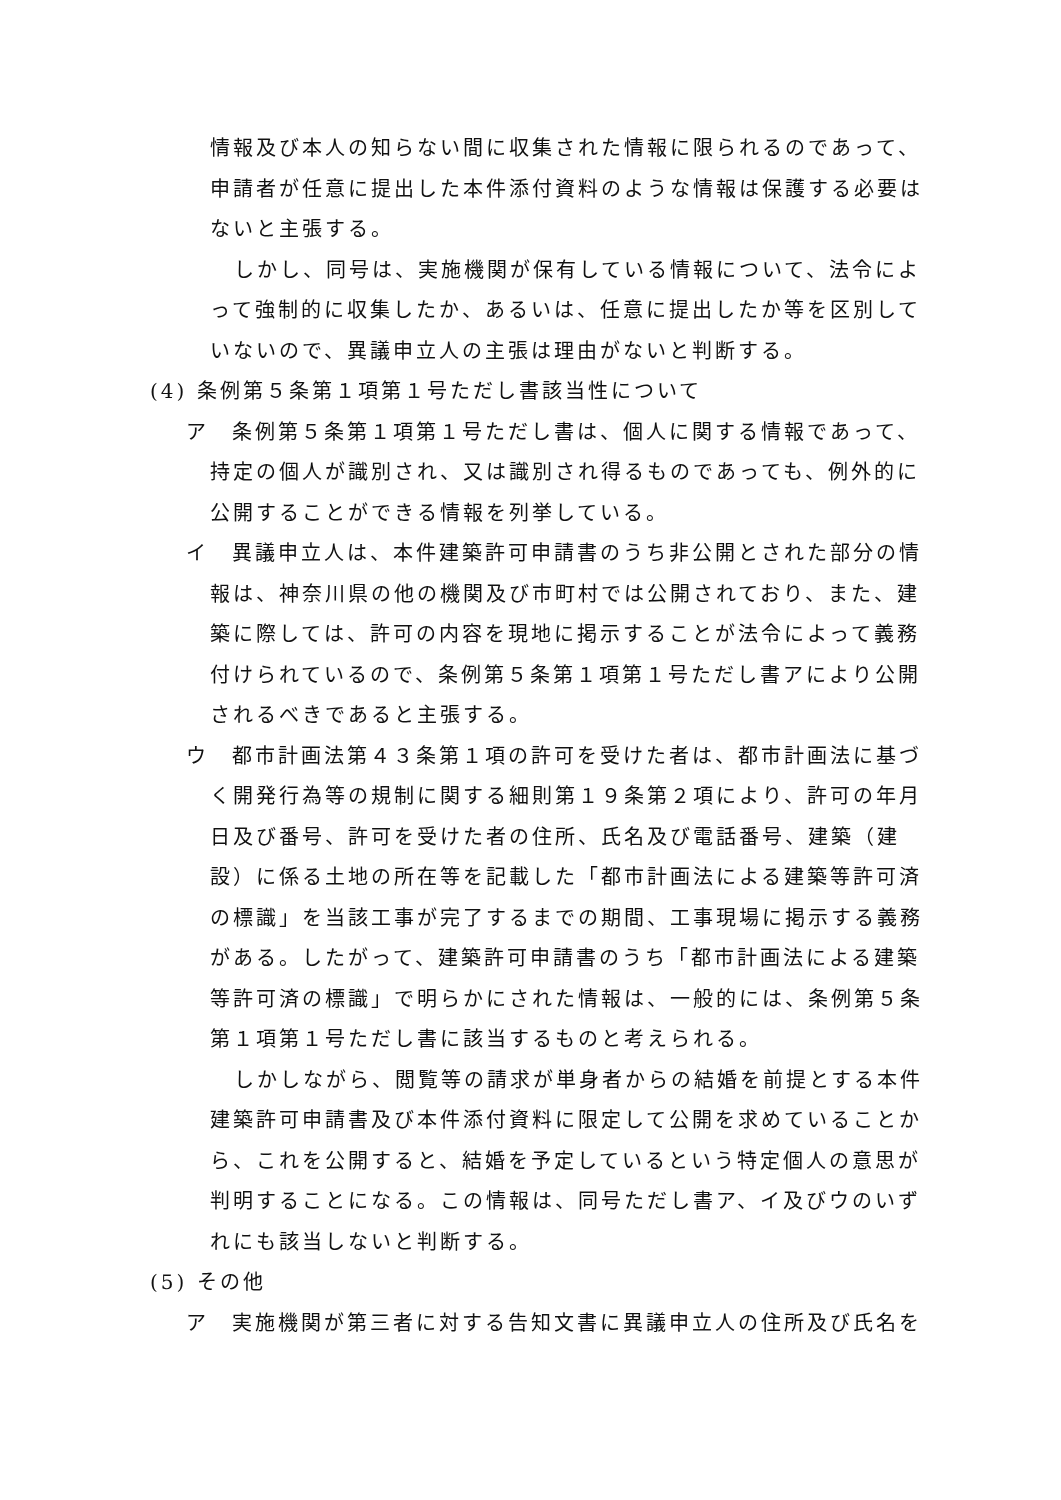情報及び本人の知らない間に収集された情報に限られるのであって、申請者が任意に提出した本件添付資料のような情報は保護する必要はないと主張する。
しかし、同号は、実施機関が保有している情報について、法令によって強制的に収集したか、あるいは、任意に提出したか等を区別していないので、異議申立人の主張は理由がないと判断する。
(4) 条例第５条第１項第１号ただし書該当性について
ア　条例第５条第１項第１号ただし書は、個人に関する情報であって、持定の個人が識別され、又は識別され得るものであっても、例外的に公開することができる情報を列挙している。
イ　異議申立人は、本件建築許可申請書のうち非公開とされた部分の情報は、神奈川県の他の機関及び市町村では公開されており、また、建築に際しては、許可の内容を現地に掲示することが法令によって義務付けられているので、条例第５条第１項第１号ただし書アにより公開されるべきであると主張する。
ウ　都市計画法第４３条第１項の許可を受けた者は、都市計画法に基づく開発行為等の規制に関する細則第１９条第２項により、許可の年月日及び番号、許可を受けた者の住所、氏名及び電話番号、建築（建設）に係る土地の所在等を記載した「都市計画法による建築等許可済の標識」を当該工事が完了するまでの期間、工事現場に掲示する義務がある。したがって、建築許可申請書のうち「都市計画法による建築等許可済の標識」で明らかにされた情報は、一般的には、条例第５条第１項第１号ただし書に該当するものと考えられる。
しかしながら、閲覧等の請求が単身者からの結婚を前提とする本件建築許可申請書及び本件添付資料に限定して公開を求めていることから、これを公開すると、結婚を予定しているという特定個人の意思が判明することになる。この情報は、同号ただし書ア、イ及びウのいずれにも該当しないと判断する。
(5) その他
ア　実施機関が第三者に対する告知文書に異議申立人の住所及び氏名を